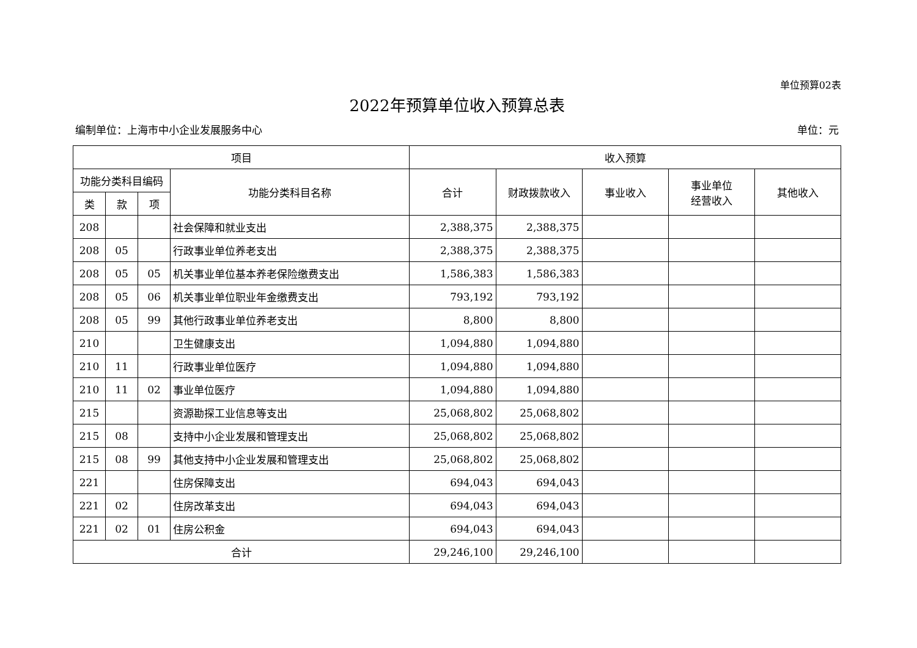单位预算02表
2022年预算单位收入预算总表
编制单位：上海市中小企业发展服务中心 单位：元
| 项目 | | | | 收入预算 | | | | |
| --- | --- | --- | --- | --- | --- | --- | --- | --- |
| 功能分类科目编码 | | | 功能分类科目名称 | 合计 | 财政拨款收入 | 事业收入 | 事业单位 经营收入 | 其他收入 |
| 类 | 款 | 项 | | | | | | |
| 208 | | | 社会保障和就业支出 | 2,388,375 | 2,388,375 | | | |
| 208 | 05 | | 行政事业单位养老支出 | 2,388,375 | 2,388,375 | | | |
| 208 | 05 | 05 | 机关事业单位基本养老保险缴费支出 | 1,586,383 | 1,586,383 | | | |
| 208 | 05 | 06 | 机关事业单位职业年金缴费支出 | 793,192 | 793,192 | | | |
| 208 | 05 | 99 | 其他行政事业单位养老支出 | 8,800 | 8,800 | | | |
| 210 | | | 卫生健康支出 | 1,094,880 | 1,094,880 | | | |
| 210 | 11 | | 行政事业单位医疗 | 1,094,880 | 1,094,880 | | | |
| 210 | 11 | 02 | 事业单位医疗 | 1,094,880 | 1,094,880 | | | |
| 215 | | | 资源勘探工业信息等支出 | 25,068,802 | 25,068,802 | | | |
| 215 | 08 | | 支持中小企业发展和管理支出 | 25,068,802 | 25,068,802 | | | |
| 215 | 08 | 99 | 其他支持中小企业发展和管理支出 | 25,068,802 | 25,068,802 | | | |
| 221 | | | 住房保障支出 | 694,043 | 694,043 | | | |
| 221 | 02 | | 住房改革支出 | 694,043 | 694,043 | | | |
| 221 | 02 | 01 | 住房公积金 | 694,043 | 694,043 | | | |
| 合计 | | | | 29,246,100 | 29,246,100 | | | |